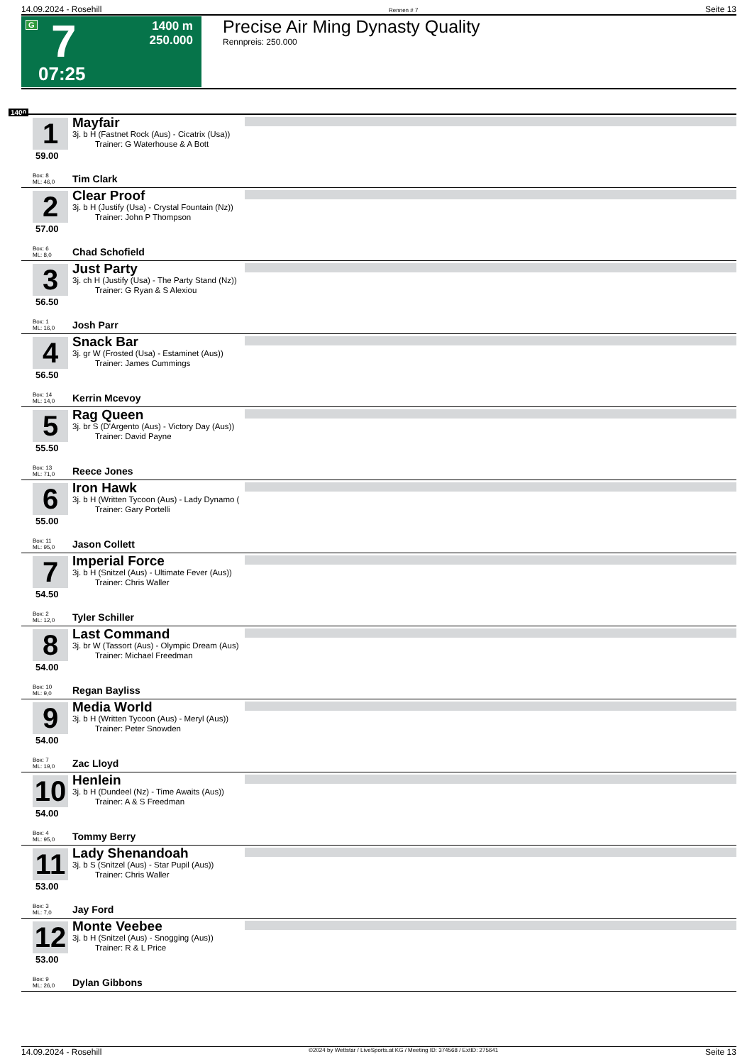14.09.2024 - Rosehill Rennen # 7 Seite 13
G 7
07:25
1400 m
250.000
Precise Air Ming Dynasty Quality
Rennpreis: 250.000
1400
1
Mayfair
3j. b H (Fastnet Rock (Aus) - Cicatrix (Usa))
Trainer: G Waterhouse & A Bott
59.00
Box: 8
ML: 46,0
Tim Clark
2
Clear Proof
3j. b H (Justify (Usa) - Crystal Fountain (Nz))
Trainer: John P Thompson
57.00
Box: 6
ML: 8,0
Chad Schofield
3
Just Party
3j. ch H (Justify (Usa) - The Party Stand (Nz))
Trainer: G Ryan & S Alexiou
56.50
Box: 1
ML: 16,0
Josh Parr
4
Snack Bar
3j. gr W (Frosted (Usa) - Estaminet (Aus))
Trainer: James Cummings
56.50
Box: 14
ML: 14,0
Kerrin Mcevoy
5
Rag Queen
3j. br S (D'Argento (Aus) - Victory Day (Aus))
Trainer: David Payne
55.50
Box: 13
ML: 71,0
Reece Jones
6
Iron Hawk
3j. b H (Written Tycoon (Aus) - Lady Dynamo (
Trainer: Gary Portelli
55.00
Box: 11
ML: 95,0
Jason Collett
7
Imperial Force
3j. b H (Snitzel (Aus) - Ultimate Fever (Aus))
Trainer: Chris Waller
54.50
Box: 2
ML: 12,0
Tyler Schiller
8
Last Command
3j. br W (Tassort (Aus) - Olympic Dream (Aus)
Trainer: Michael Freedman
54.00
Box: 10
ML: 9,0
Regan Bayliss
9
Media World
3j. b H (Written Tycoon (Aus) - Meryl (Aus))
Trainer: Peter Snowden
54.00
Box: 7
ML: 19,0
Zac Lloyd
10
Henlein
3j. b H (Dundeel (Nz) - Time Awaits (Aus))
Trainer: A & S Freedman
54.00
Box: 4
ML: 95,0
Tommy Berry
11
Lady Shenandoah
3j. b S (Snitzel (Aus) - Star Pupil (Aus))
Trainer: Chris Waller
53.00
Box: 3
ML: 7,0
Jay Ford
12
Monte Veebee
3j. b H (Snitzel (Aus) - Snogging (Aus))
Trainer: R & L Price
53.00
Box: 9
ML: 26,0
Dylan Gibbons
14.09.2024 - Rosehill ©2024 by Wettstar / LiveSports.at KG / Meeting ID: 374568 / ExtID: 275641 Seite 13